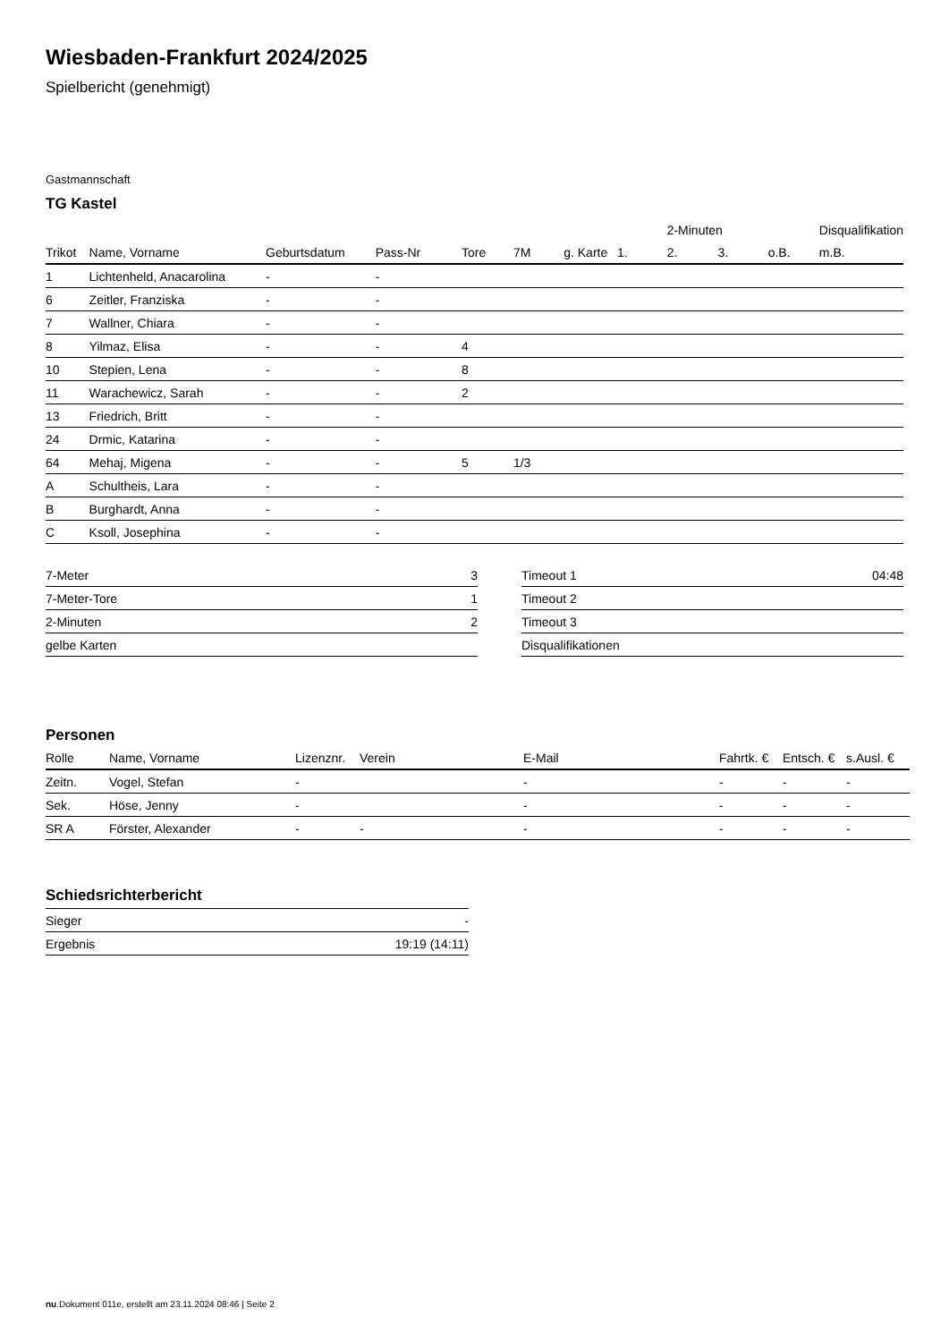Wiesbaden-Frankfurt 2024/2025
Spielbericht (genehmigt)
Gastmannschaft
TG Kastel
| | | | | | | | | 2-Minuten | | | Disqualifikation |
| --- | --- | --- | --- | --- | --- | --- | --- | --- | --- | --- | --- |
| Trikot | Name, Vorname | Geburtsdatum | Pass-Nr | Tore | 7M | g. Karte | 1. | 2. | 3. | o.B. | m.B. |
| 1 | Lichtenheld, Anacarolina | - | - | | | | | | | | |
| 6 | Zeitler, Franziska | - | - | | | | | | | | |
| 7 | Wallner, Chiara | - | - | | | | | | | | |
| 8 | Yilmaz, Elisa | - | - | 4 | | | | | | | |
| 10 | Stepien, Lena | - | - | 8 | | | | | | | |
| 11 | Warachewicz, Sarah | - | - | 2 | | | | | | | |
| 13 | Friedrich, Britt | - | - | | | | | | | | |
| 24 | Drmic, Katarina | - | - | | | | | | | | |
| 64 | Mehaj, Migena | - | - | 5 | 1/3 | | | | | | |
| A | Schultheis, Lara | - | - | | | | | | | | |
| B | Burghardt, Anna | - | - | | | | | | | | |
| C | Ksoll, Josephina | - | - | | | | | | | | |
| 7-Meter | 3 |
| 7-Meter-Tore | 1 |
| 2-Minuten | 2 |
| gelbe Karten | |
| Timeout 1 | 04:48 |
| Timeout 2 | |
| Timeout 3 | |
| Disqualifikationen | |
Personen
| Rolle | Name, Vorname | Lizenznr. | Verein | E-Mail | Fahrtk. € | Entsch. € | s.Ausl. € |
| --- | --- | --- | --- | --- | --- | --- | --- |
| Zeitn. | Vogel, Stefan | - | | - | - | - | - |
| Sek. | Höse, Jenny | - | | - | - | - | - |
| SR A | Förster, Alexander | - | - | - | - | - | - |
Schiedsrichterbericht
| Sieger | - |
| Ergebnis | 19:19 (14:11) |
nu.Dokument 011e, erstellt am 23.11.2024 08:46 | Seite 2